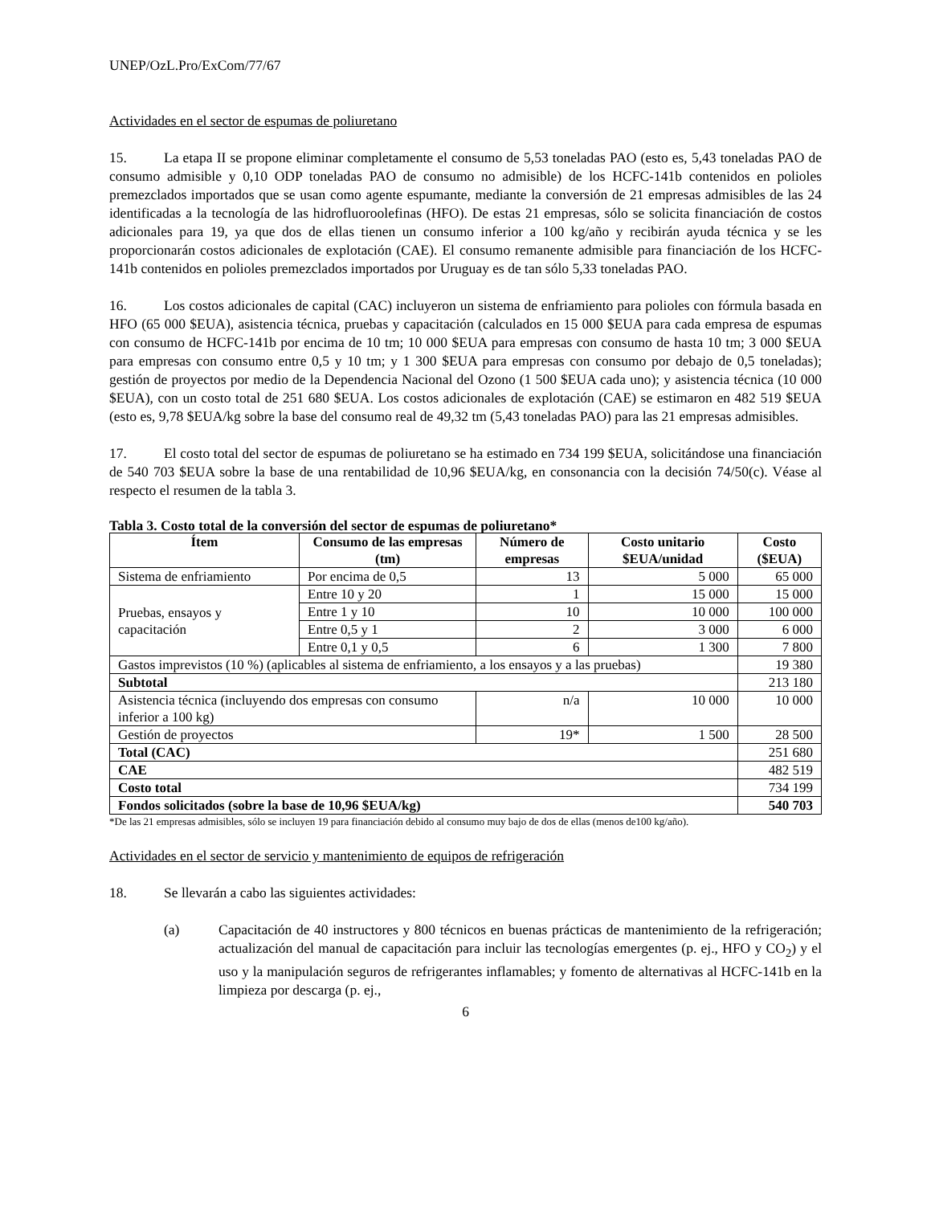UNEP/OzL.Pro/ExCom/77/67
Actividades en el sector de espumas de poliuretano
15. La etapa II se propone eliminar completamente el consumo de 5,53 toneladas PAO (esto es, 5,43 toneladas PAO de consumo admisible y 0,10 ODP toneladas PAO de consumo no admisible) de los HCFC-141b contenidos en polioles premezclados importados que se usan como agente espumante, mediante la conversión de 21 empresas admisibles de las 24 identificadas a la tecnología de las hidrofluoroolefinas (HFO). De estas 21 empresas, sólo se solicita financiación de costos adicionales para 19, ya que dos de ellas tienen un consumo inferior a 100 kg/año y recibirán ayuda técnica y se les proporcionarán costos adicionales de explotación (CAE). El consumo remanente admisible para financiación de los HCFC-141b contenidos en polioles premezclados importados por Uruguay es de tan sólo 5,33 toneladas PAO.
16. Los costos adicionales de capital (CAC) incluyeron un sistema de enfriamiento para polioles con fórmula basada en HFO (65 000 $EUA), asistencia técnica, pruebas y capacitación (calculados en 15 000 $EUA para cada empresa de espumas con consumo de HCFC-141b por encima de 10 tm; 10 000 $EUA para empresas con consumo de hasta 10 tm; 3 000 $EUA para empresas con consumo entre 0,5 y 10 tm; y 1 300 $EUA para empresas con consumo por debajo de 0,5 toneladas); gestión de proyectos por medio de la Dependencia Nacional del Ozono (1 500 $EUA cada uno); y asistencia técnica (10 000 $EUA), con un costo total de 251 680 $EUA. Los costos adicionales de explotación (CAE) se estimaron en 482 519 $EUA (esto es, 9,78 $EUA/kg sobre la base del consumo real de 49,32 tm (5,43 toneladas PAO) para las 21 empresas admisibles.
17. El costo total del sector de espumas de poliuretano se ha estimado en 734 199 $EUA, solicitándose una financiación de 540 703 $EUA sobre la base de una rentabilidad de 10,96 $EUA/kg, en consonancia con la decisión 74/50(c). Véase al respecto el resumen de la tabla 3.
Tabla 3. Costo total de la conversión del sector de espumas de poliuretano*
| Ítem | Consumo de las empresas (tm) | Número de empresas | Costo unitario $EUA/unidad | Costo ($EUA) |
| --- | --- | --- | --- | --- |
| Sistema de enfriamiento | Por encima de 0,5 | 13 | 5 000 | 65 000 |
| Pruebas, ensayos y capacitación | Entre 10 y 20 | 1 | 15 000 | 15 000 |
| | Entre 1 y 10 | 10 | 10 000 | 100 000 |
| | Entre 0,5 y 1 | 2 | 3 000 | 6 000 |
| | Entre 0,1 y 0,5 | 6 | 1 300 | 7 800 |
| Gastos imprevistos (10 %) (aplicables al sistema de enfriamiento, a los ensayos y a las pruebas) | | | | 19 380 |
| Subtotal | | | | 213 180 |
| Asistencia técnica (incluyendo dos empresas con consumo inferior a 100 kg) | | n/a | 10 000 | 10 000 |
| Gestión de proyectos | | 19* | 1 500 | 28 500 |
| Total (CAC) | | | | 251 680 |
| CAE | | | | 482 519 |
| Costo total | | | | 734 199 |
| Fondos solicitados (sobre la base de 10,96 $EUA/kg) | | | | 540 703 |
*De las 21 empresas admisibles, sólo se incluyen 19 para financiación debido al consumo muy bajo de dos de ellas (menos de100 kg/año).
Actividades en el sector de servicio y mantenimiento de equipos de refrigeración
18. Se llevarán a cabo las siguientes actividades:
(a) Capacitación de 40 instructores y 800 técnicos en buenas prácticas de mantenimiento de la refrigeración; actualización del manual de capacitación para incluir las tecnologías emergentes (p. ej., HFO y CO<sub>2</sub>) y el uso y la manipulación seguros de refrigerantes inflamables; y fomento de alternativas al HCFC-141b en la limpieza por descarga (p. ej.,
6